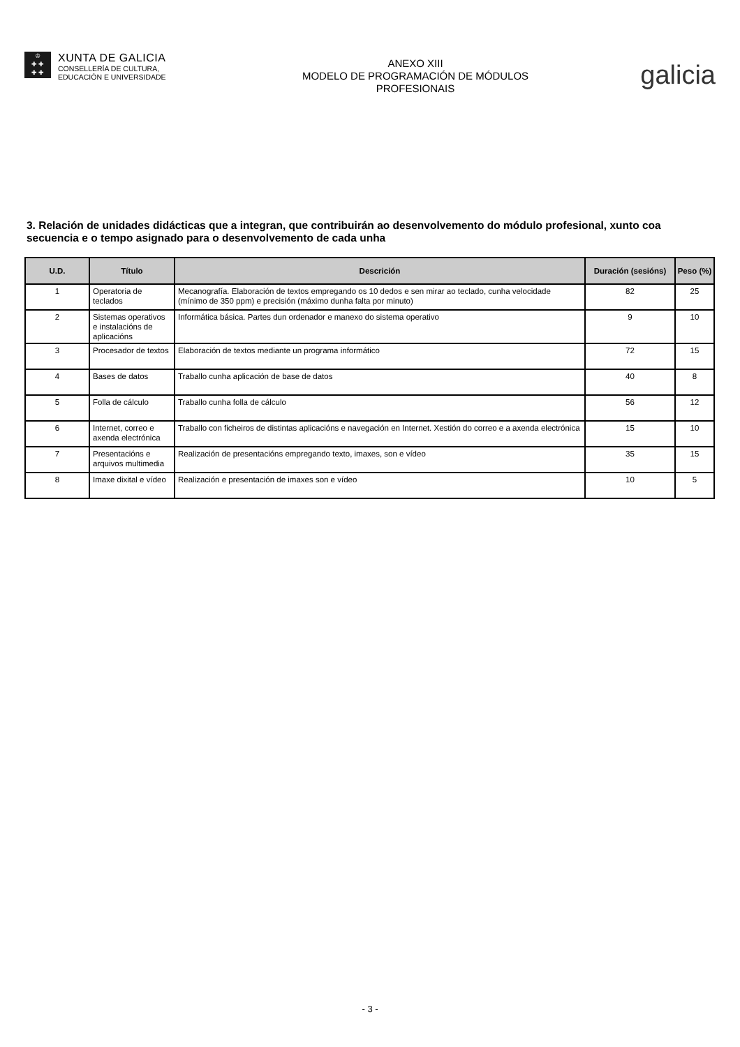♔
✚ ✚
✚ ✚
XUNTA DE GALICIA
CONSELLERÍA DE CULTURA,
EDUCACIÓN E UNIVERSIDADE
ANEXO XIII
MODELO DE PROGRAMACIÓN DE MÓDULOS
PROFESIONAIS
galicia
3. Relación de unidades didácticas que a integran, que contribuirán ao desenvolvemento do módulo profesional, xunto coa secuencia e o tempo asignado para o desenvolvemento de cada unha
| U.D. | Título | Descrición | Duración (sesións) | Peso (%) |
| --- | --- | --- | --- | --- |
| 1 | Operatoria de teclados | Mecanografía. Elaboración de textos empregando os 10 dedos e sen mirar ao teclado, cunha velocidade (mínimo de 350 ppm) e precisión (máximo dunha falta por minuto) | 82 | 25 |
| 2 | Sistemas operativos e instalacións de aplicacións | Informática básica. Partes dun ordenador e manexo do sistema operativo | 9 | 10 |
| 3 | Procesador de textos | Elaboración de textos mediante un programa informático | 72 | 15 |
| 4 | Bases de datos | Traballo cunha aplicación de base de datos | 40 | 8 |
| 5 | Folla de cálculo | Traballo cunha folla de cálculo | 56 | 12 |
| 6 | Internet, correo e axenda electrónica | Traballo con ficheiros de distintas aplicacións e navegación en Internet. Xestión do correo e a axenda electrónica | 15 | 10 |
| 7 | Presentacións e arquivos multimedia | Realización de presentacións empregando texto, imaxes, son e vídeo | 35 | 15 |
| 8 | Imaxe dixital e vídeo | Realización e presentación de imaxes son e vídeo | 10 | 5 |
- 3 -